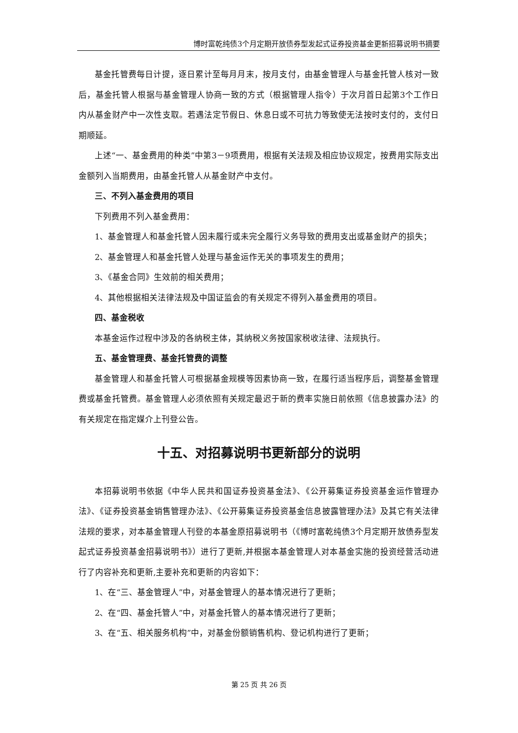博时富乾纯债3个月定期开放债券型发起式证券投资基金更新招募说明书摘要
基金托管费每日计提，逐日累计至每月月末，按月支付，由基金管理人与基金托管人核对一致后，基金托管人根据与基金管理人协商一致的方式（根据管理人指令）于次月首日起第3个工作日内从基金财产中一次性支取。若遇法定节假日、休息日或不可抗力等致使无法按时支付的，支付日期顺延。
上述“一、基金费用的种类”中第3－9项费用，根据有关法规及相应协议规定，按费用实际支出金额列入当期费用，由基金托管人从基金财产中支付。
三、不列入基金费用的项目
下列费用不列入基金费用：
1、基金管理人和基金托管人因未履行或未完全履行义务导致的费用支出或基金财产的损失；
2、基金管理人和基金托管人处理与基金运作无关的事项发生的费用；
3、《基金合同》生效前的相关费用；
4、其他根据相关法律法规及中国证监会的有关规定不得列入基金费用的项目。
四、基金税收
本基金运作过程中涉及的各纳税主体，其纳税义务按国家税收法律、法规执行。
五、基金管理费、基金托管费的调整
基金管理人和基金托管人可根据基金规模等因素协商一致，在履行适当程序后，调整基金管理费或基金托管费。基金管理人必须依照有关规定最迟于新的费率实施日前依照《信息披露办法》的有关规定在指定媒介上刊登公告。
十五、对招募说明书更新部分的说明
本招募说明书依据《中华人民共和国证券投资基金法》、《公开募集证券投资基金运作管理办法》、《证券投资基金销售管理办法》、《公开募集证券投资基金信息披露管理办法》及其它有关法律法规的要求，对本基金管理人刊登的本基金原招募说明书（《博时富乾纯债3个月定期开放债券型发起式证券投资基金招募说明书》）进行了更新,并根据本基金管理人对本基金实施的投资经营活动进行了内容补充和更新,主要补充和更新的内容如下：
1、在“三、基金管理人”中，对基金管理人的基本情况进行了更新；
2、在“四、基金托管人”中，对基金托管人的基本情况进行了更新；
3、在“五、相关服务机构”中，对基金份额销售机构、登记机构进行了更新；
第 25 页 共 26 页